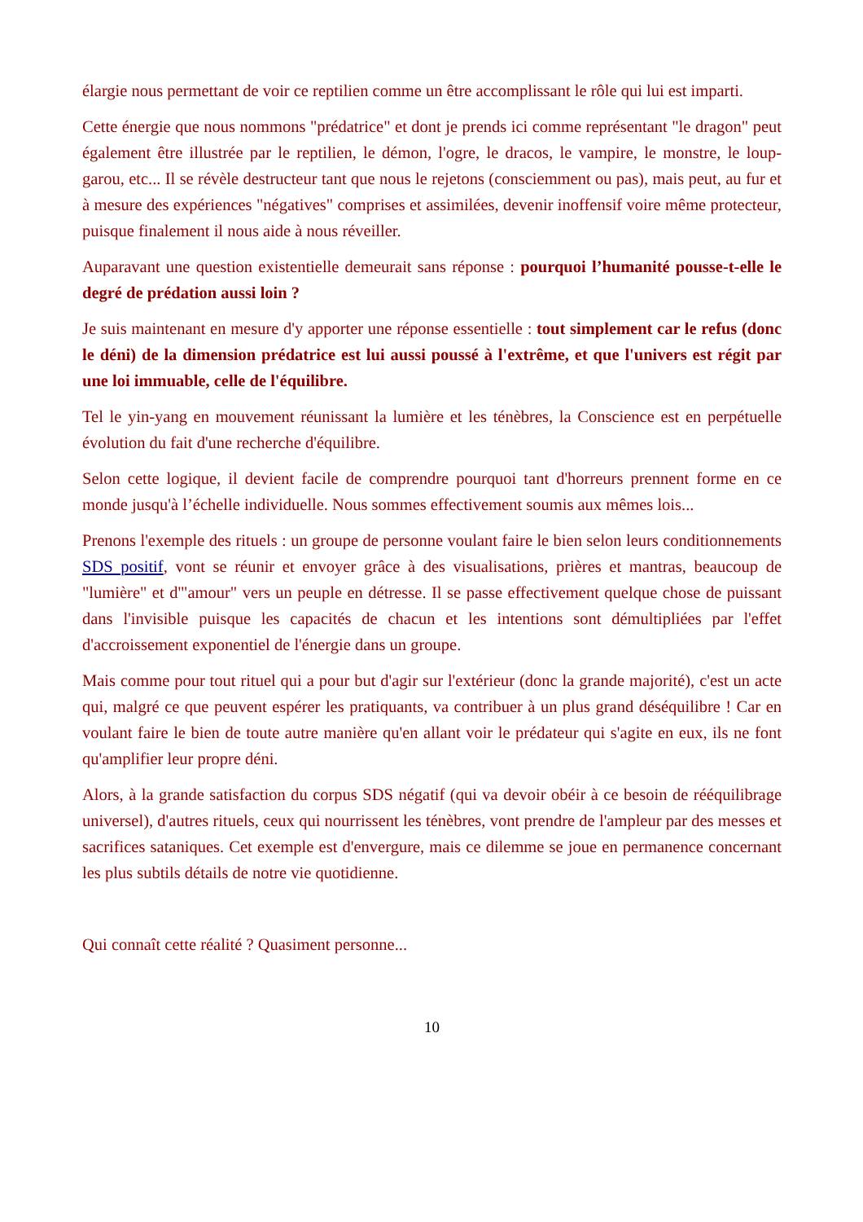élargie nous permettant de voir ce reptilien comme un être accomplissant le rôle qui lui est imparti.
Cette énergie que nous nommons "prédatrice" et dont je prends ici comme représentant "le dragon" peut également être illustrée par le reptilien, le démon, l'ogre, le dracos, le vampire, le monstre, le loup-garou, etc... Il se révèle destructeur tant que nous le rejetons (consciemment ou pas), mais peut, au fur et à mesure des expériences "négatives" comprises et assimilées, devenir inoffensif voire même protecteur, puisque finalement il nous aide à nous réveiller.
Auparavant une question existentielle demeurait sans réponse : pourquoi l’humanité pousse-t-elle le degré de prédation aussi loin ?
Je suis maintenant en mesure d'y apporter une réponse essentielle : tout simplement car le refus (donc le déni) de la dimension prédatrice est lui aussi poussé à l'extrême, et que l'univers est régit par une loi immuable, celle de l'équilibre.
Tel le yin-yang en mouvement réunissant la lumière et les ténèbres, la Conscience est en perpétuelle évolution du fait d'une recherche d'équilibre.
Selon cette logique, il devient facile de comprendre pourquoi tant d'horreurs prennent forme en ce monde jusqu'à l’échelle individuelle. Nous sommes effectivement soumis aux mêmes lois...
Prenons l'exemple des rituels : un groupe de personne voulant faire le bien selon leurs conditionnements SDS positif, vont se réunir et envoyer grâce à des visualisations, prières et mantras, beaucoup de "lumière" et d'"amour" vers un peuple en détresse. Il se passe effectivement quelque chose de puissant dans l'invisible puisque les capacités de chacun et les intentions sont démultipliées par l'effet d'accroissement exponentiel de l'énergie dans un groupe.
Mais comme pour tout rituel qui a pour but d'agir sur l'extérieur (donc la grande majorité), c'est un acte qui, malgré ce que peuvent espérer les pratiquants, va contribuer à un plus grand déséquilibre ! Car en voulant faire le bien de toute autre manière qu'en allant voir le prédateur qui s'agite en eux, ils ne font qu'amplifier leur propre déni.
Alors, à la grande satisfaction du corpus SDS négatif (qui va devoir obéir à ce besoin de rééquilibrage universel), d'autres rituels, ceux qui nourrissent les ténèbres, vont prendre de l'ampleur par des messes et sacrifices sataniques. Cet exemple est d'envergure, mais ce dilemme se joue en permanence concernant les plus subtils détails de notre vie quotidienne.
Qui connaît cette réalité ? Quasiment personne...
10